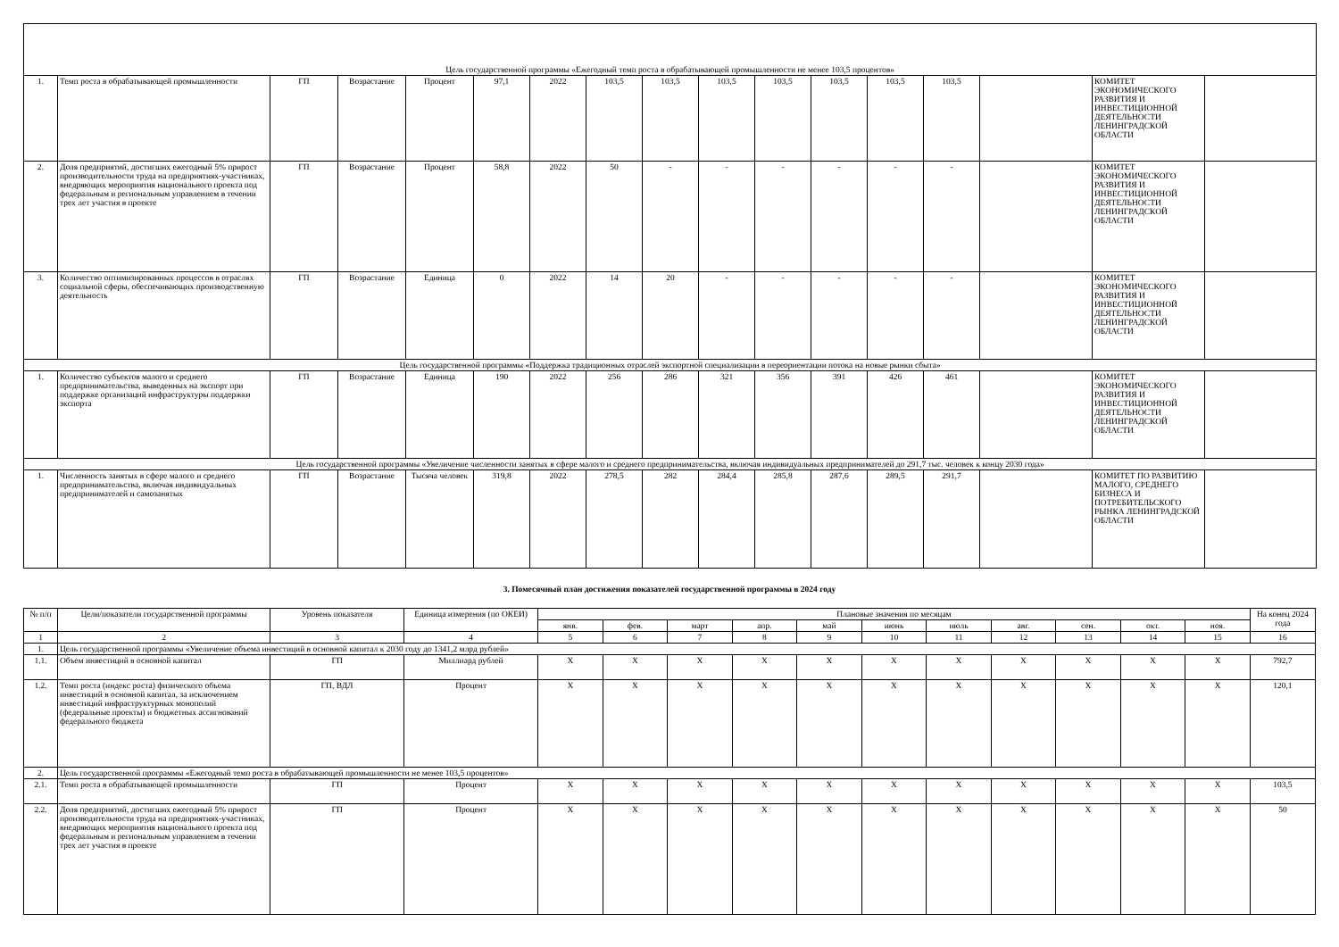| Цель государственной программы «Ежегодный темп роста в обрабатывающей промышленности не менее 103,5 процентов» | | | | | | | | | | | | | | | | |
| 1. | Темп роста в обрабатывающей промышленности | ГП | Возрастание | Процент | 97,1 | 2022 | 103,5 | 103,5 | 103,5 | 103,5 | 103,5 | 103,5 | 103,5 | | КОМИТЕТ ЭКОНОМИЧЕСКОГО РАЗВИТИЯ И ИНВЕСТИЦИОННОЙ ДЕЯТЕЛЬНОСТИ ЛЕНИНГРАДСКОЙ ОБЛАСТИ | |
| 2. | Доля предприятий, достигших ежегодный 5% прирост производительности труда на предприятиях-участниках, внедряющих мероприятия национального проекта под федеральным и региональным управлением в течении трех лет участия в проекте | ГП | Возрастание | Процент | 58,8 | 2022 | 50 | - | - | - | - | - | - | | КОМИТЕТ ЭКОНОМИЧЕСКОГО РАЗВИТИЯ И ИНВЕСТИЦИОННОЙ ДЕЯТЕЛЬНОСТИ ЛЕНИНГРАДСКОЙ ОБЛАСТИ | |
| 3. | Количество оптимизированных процессов в отраслях социальной сферы, обеспечивающих производственную деятельность | ГП | Возрастание | Единица | 0 | 2022 | 14 | 20 | - | - | - | - | - | | КОМИТЕТ ЭКОНОМИЧЕСКОГО РАЗВИТИЯ И ИНВЕСТИЦИОННОЙ ДЕЯТЕЛЬНОСТИ ЛЕНИНГРАДСКОЙ ОБЛАСТИ | |
| Цель государственной программы «Поддержка традиционных отраслей экспортной специализации в переориентации потока на новые рынки сбыта» | | | | | | | | | | | | | | | | |
| 1. | Количество субъектов малого и среднего предпринимательства, выведенных на экспорт при поддержке организаций инфраструктуры поддержки экспорта | ГП | Возрастание | Единица | 190 | 2022 | 256 | 286 | 321 | 356 | 391 | 426 | 461 | | КОМИТЕТ ЭКОНОМИЧЕСКОГО РАЗВИТИЯ И ИНВЕСТИЦИОННОЙ ДЕЯТЕЛЬНОСТИ ЛЕНИНГРАДСКОЙ ОБЛАСТИ | |
| Цель государственной программы «Увеличение численности занятых в сфере малого и среднего предпринимательства, включая индивидуальных предпринимателей до 291,7 тыс. человек к концу 2030 года» | | | | | | | | | | | | | | | | |
| 1. | Численность занятых в сфере малого и среднего предпринимательства, включая индивидуальных предпринимателей и самозанятых | ГП | Возрастание | Тысяча человек | 319,8 | 2022 | 278,5 | 282 | 284,4 | 285,8 | 287,6 | 289,5 | 291,7 | | КОМИТЕТ ПО РАЗВИТИЮ МАЛОГО, СРЕДНЕГО БИЗНЕСА И ПОТРЕБИТЕЛЬСКОГО РЫНКА ЛЕНИНГРАДСКОЙ ОБЛАСТИ | |
3. Помесячный план достижения показателей государственной программы в 2024 году
| № п/п | Цели/показатели государственной программы | Уровень показателя | Единица измерения (по ОКЕИ) | Плановые значения по месяцам | | | | | | | | | | | На конец 2024 года |
| | | | | янв. | фев. | март | апр. | май | июнь | июль | авг. | сен. | окт. | ноя. | |
| 1 | 2 | 3 | 4 | 5 | 6 | 7 | 8 | 9 | 10 | 11 | 12 | 13 | 14 | 15 | 16 |
| 1. | Цель государственной программы «Увеличение объема инвестиций в основной капитал к 2030 году до 1341,2 млрд рублей» | | | | | | | | | | | | | | |
| 1.1. | Объем инвестиций в основной капитал | ГП | Миллиард рублей | X | X | X | X | X | X | X | X | X | X | X | 792,7 |
| 1.2. | Темп роста (индекс роста) физического объема инвестиций в основной капитал, за исключением инвестиций инфраструктурных монополий (федеральные проекты) и бюджетных ассигнований федерального бюджета | ГП, ВДЛ | Процент | X | X | X | X | X | X | X | X | X | X | X | 120,1 |
| 2. | Цель государственной программы «Ежегодный темп роста в обрабатывающей промышленности не менее 103,5 процентов» | | | | | | | | | | | | | | |
| 2.1. | Темп роста в обрабатывающей промышленности | ГП | Процент | X | X | X | X | X | X | X | X | X | X | X | 103,5 |
| 2.2. | Доля предприятий, достигших ежегодный 5% прирост производительности труда на предприятиях-участниках, внедряющих мероприятия национального проекта под федеральным и региональным управлением в течении трех лет участия в проекте | ГП | Процент | X | X | X | X | X | X | X | X | X | X | X | 50 |